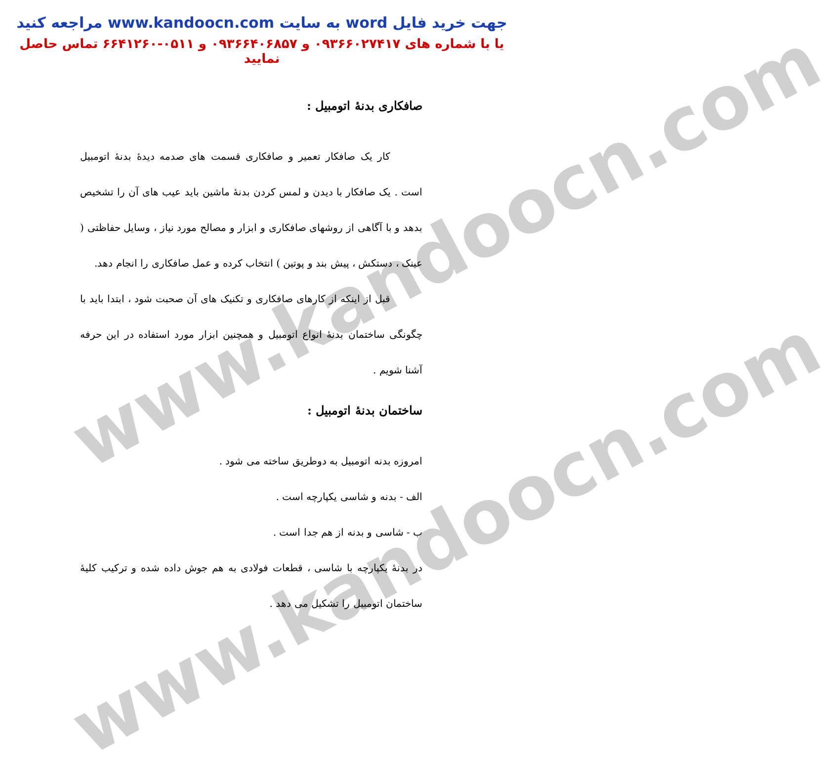www.kandoocn.com
www.kandoocn.com
جهت خرید فایل word به سایت www.kandoocn.com مراجعه کنید
یا با شماره های ۰۹۳۶۶۰۲۷۴۱۷ و ۰۹۳۶۶۴۰۶۸۵۷ و ۰۵۱۱-۶۶۴۱۲۶۰ تماس حاصل نمایید
صافکاری بدنهٔ اتومبیل :
کار یک صافکار تعمیر و صافکاری قسمت های صدمه دیدهٔ بدنهٔ اتومبیل است . یک صافکار با دیدن و لمس کردن بدنهٔ ماشین باید عیب های آن را تشخیص بدهد و با آگاهی از روشهای صافکاری و ابزار و مصالح مورد نیاز ، وسایل حفاظتی ( عینک ، دستکش ، پیش بند و پوتین ) انتخاب کرده و عمل صافکاری را انجام دهد.
قبل از اینکه از کارهای صافکاری و تکنیک های آن صحبت شود ، ابتدا باید با چگونگی ساختمان بدنهٔ انواع اتومبیل و همچنین ابزار مورد استفاده در این حرفه آشنا شویم .
ساختمان بدنهٔ اتومبیل :
امروزه بدنه اتومبیل به دوطریق ساخته می شود .
الف - بدنه و شاسی یکپارچه است .
ب - شاسی و بدنه از هم جدا است .
در بدنهٔ یکپارچه با شاسی ، قطعات فولادی به هم جوش داده شده و ترکیب کلیهٔ ساختمان اتومبیل را تشکیل می دهد .